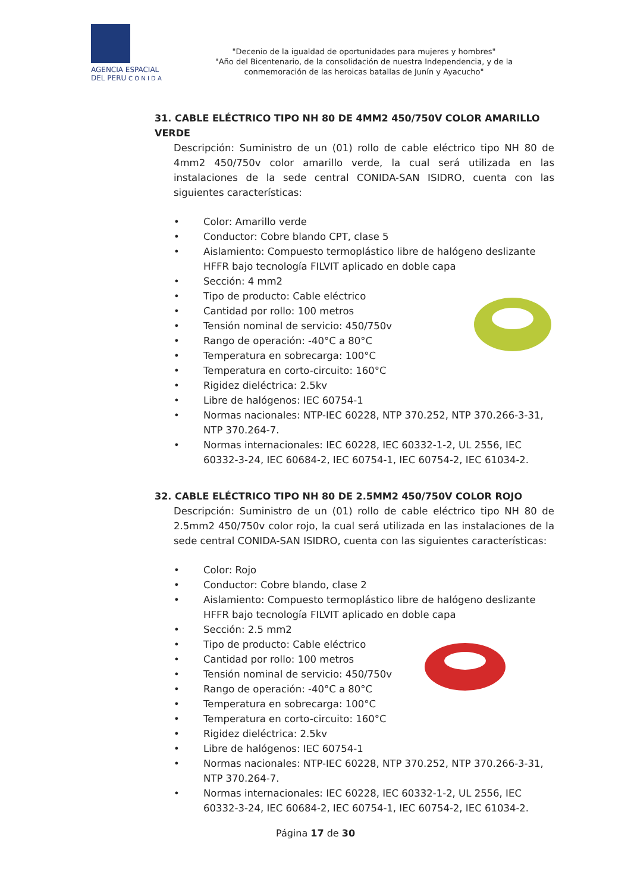AGENCIA ESPACIAL
DEL PERU C O N I D A
"Decenio de la igualdad de oportunidades para mujeres y hombres"
"Año del Bicentenario, de la consolidación de nuestra Independencia, y de la
conmemoración de las heroicas batallas de Junín y Ayacucho"
31. CABLE ELÉCTRICO TIPO NH 80 DE 4MM2 450/750V COLOR AMARILLO VERDE
Descripción: Suministro de un (01) rollo de cable eléctrico tipo NH 80 de 4mm2 450/750v color amarillo verde, la cual será utilizada en las instalaciones de la sede central CONIDA-SAN ISIDRO, cuenta con las siguientes características:
• Color: Amarillo verde
• Conductor: Cobre blando CPT, clase 5
• Aislamiento: Compuesto termoplástico libre de halógeno deslizante HFFR bajo tecnología FILVIT aplicado en doble capa
• Sección: 4 mm2
• Tipo de producto: Cable eléctrico
• Cantidad por rollo: 100 metros
• Tensión nominal de servicio: 450/750v
• Rango de operación: -40°C a 80°C
• Temperatura en sobrecarga: 100°C
• Temperatura en corto-circuito: 160°C
• Rigidez dieléctrica: 2.5kv
• Libre de halógenos: IEC 60754-1
• Normas nacionales: NTP-IEC 60228, NTP 370.252, NTP 370.266-3-31, NTP 370.264-7.
• Normas internacionales: IEC 60228, IEC 60332-1-2, UL 2556, IEC 60332-3-24, IEC 60684-2, IEC 60754-1, IEC 60754-2, IEC 61034-2.
32. CABLE ELÉCTRICO TIPO NH 80 DE 2.5MM2 450/750V COLOR ROJO
Descripción: Suministro de un (01) rollo de cable eléctrico tipo NH 80 de 2.5mm2 450/750v color rojo, la cual será utilizada en las instalaciones de la sede central CONIDA-SAN ISIDRO, cuenta con las siguientes características:
• Color: Rojo
• Conductor: Cobre blando, clase 2
• Aislamiento: Compuesto termoplástico libre de halógeno deslizante HFFR bajo tecnología FILVIT aplicado en doble capa
• Sección: 2.5 mm2
• Tipo de producto: Cable eléctrico
• Cantidad por rollo: 100 metros
• Tensión nominal de servicio: 450/750v
• Rango de operación: -40°C a 80°C
• Temperatura en sobrecarga: 100°C
• Temperatura en corto-circuito: 160°C
• Rigidez dieléctrica: 2.5kv
• Libre de halógenos: IEC 60754-1
• Normas nacionales: NTP-IEC 60228, NTP 370.252, NTP 370.266-3-31, NTP 370.264-7.
• Normas internacionales: IEC 60228, IEC 60332-1-2, UL 2556, IEC 60332-3-24, IEC 60684-2, IEC 60754-1, IEC 60754-2, IEC 61034-2.
Página 17 de 30